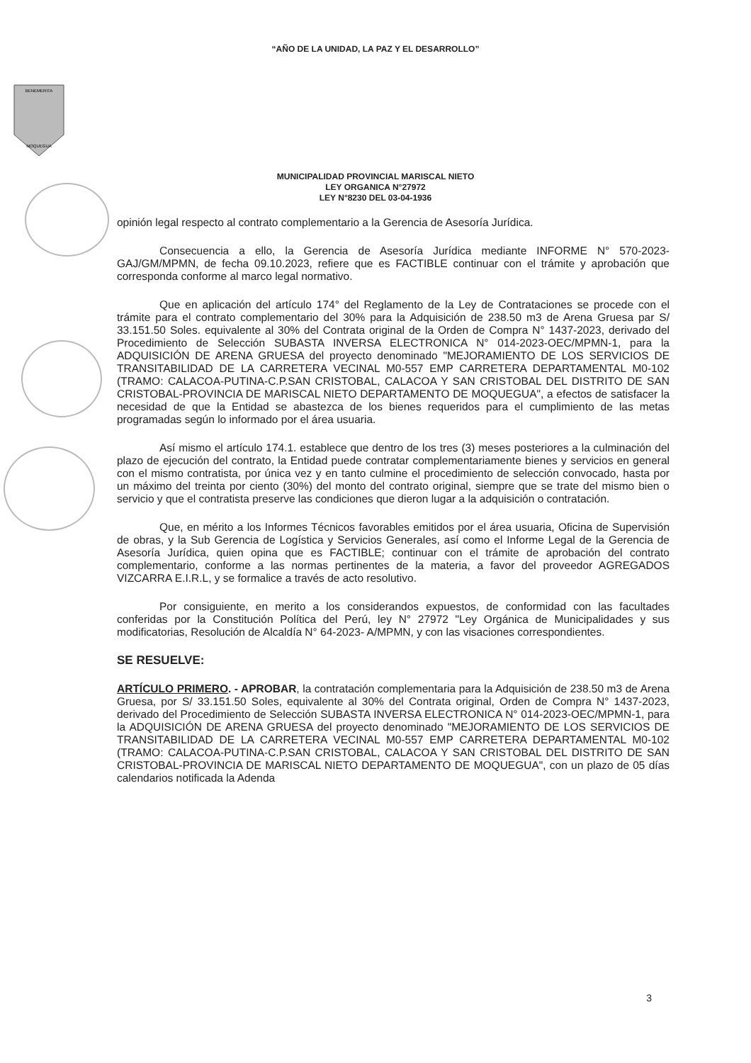“AÑO DE LA UNIDAD, LA PAZ Y EL DESARROLLO”
BENEMERITA
MOQUEGUA
MUNICIPALIDAD PROVINCIAL MARISCAL NIETO
LEY ORGANICA N°27972
LEY N°8230 DEL 03-04-1936
opinión legal respecto al contrato complementario a la Gerencia de Asesoría Jurídica.
Consecuencia a ello, la Gerencia de Asesoría Jurídica mediante INFORME N° 570-2023-GAJ/GM/MPMN, de fecha 09.10.2023, refiere que es FACTIBLE continuar con el trámite y aprobación que corresponda conforme al marco legal normativo.
Que en aplicación del artículo 174° del Reglamento de la Ley de Contrataciones se procede con el trámite para el contrato complementario del 30% para la Adquisición de 238.50 m3 de Arena Gruesa par S/ 33.151.50 Soles. equivalente al 30% del Contrata original de la Orden de Compra N° 1437-2023, derivado del Procedimiento de Selección SUBASTA INVERSA ELECTRONICA N° 014-2023-OEC/MPMN-1, para la ADQUISICIÓN DE ARENA GRUESA del proyecto denominado "MEJORAMIENTO DE LOS SERVICIOS DE TRANSITABILIDAD DE LA CARRETERA VECINAL M0-557 EMP CARRETERA DEPARTAMENTAL M0-102 (TRAMO: CALACOA-PUTINA-C.P.SAN CRISTOBAL, CALACOA Y SAN CRISTOBAL DEL DISTRITO DE SAN CRISTOBAL-PROVINCIA DE MARISCAL NIETO DEPARTAMENTO DE MOQUEGUA", a efectos de satisfacer la necesidad de que la Entidad se abastezca de los bienes requeridos para el cumplimiento de las metas programadas según lo informado por el área usuaria.
Así mismo el artículo 174.1. establece que dentro de los tres (3) meses posteriores a la culminación del plazo de ejecución del contrato, la Entidad puede contratar complementariamente bienes y servicios en general con el mismo contratista, por única vez y en tanto culmine el procedimiento de selección convocado, hasta por un máximo del treinta por ciento (30%) del monto del contrato original, siempre que se trate del mismo bien o servicio y que el contratista preserve las condiciones que dieron lugar a la adquisición o contratación.
Que, en mérito a los Informes Técnicos favorables emitidos por el área usuaria, Oficina de Supervisión de obras, y la Sub Gerencia de Logística y Servicios Generales, así como el Informe Legal de la Gerencia de Asesoría Jurídica, quien opina que es FACTIBLE; continuar con el trámite de aprobación del contrato complementario, conforme a las normas pertinentes de la materia, a favor del proveedor AGREGADOS VIZCARRA E.I.R.L, y se formalice a través de acto resolutivo.
Por consiguiente, en merito a los considerandos expuestos, de conformidad con las facultades conferidas por la Constitución Política del Perú, ley N° 27972 "Ley Orgánica de Municipalidades y sus modificatorias, Resolución de Alcaldía N° 64-2023- A/MPMN, y con las visaciones correspondientes.
SE RESUELVE:
ARTÍCULO PRIMERO. - APROBAR, la contratación complementaria para la Adquisición de 238.50 m3 de Arena Gruesa, por S/ 33.151.50 Soles, equivalente al 30% del Contrata original, Orden de Compra N° 1437-2023, derivado del Procedimiento de Selección SUBASTA INVERSA ELECTRONICA N° 014-2023-OEC/MPMN-1, para la ADQUISICIÓN DE ARENA GRUESA del proyecto denominado "MEJORAMIENTO DE LOS SERVICIOS DE TRANSITABILIDAD DE LA CARRETERA VECINAL M0-557 EMP CARRETERA DEPARTAMENTAL M0-102 (TRAMO: CALACOA-PUTINA-C.P.SAN CRISTOBAL, CALACOA Y SAN CRISTOBAL DEL DISTRITO DE SAN CRISTOBAL-PROVINCIA DE MARISCAL NIETO DEPARTAMENTO DE MOQUEGUA", con un plazo de 05 días calendarios notificada la Adenda
3